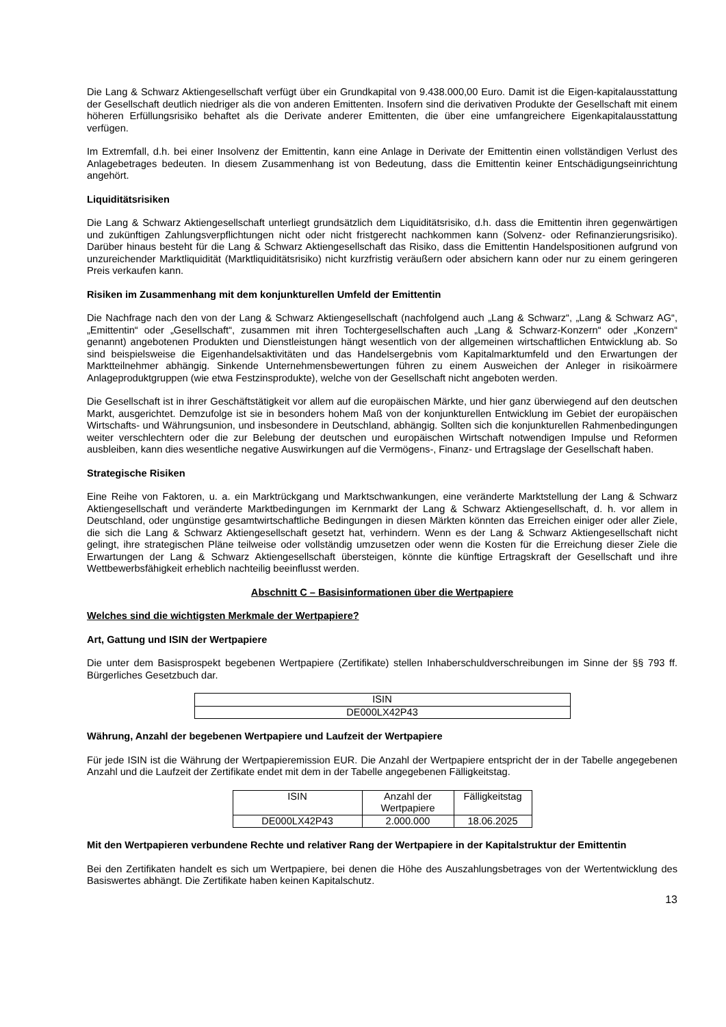Die Lang & Schwarz Aktiengesellschaft verfügt über ein Grundkapital von 9.438.000,00 Euro. Damit ist die Eigen-kapitalausstattung der Gesellschaft deutlich niedriger als die von anderen Emittenten. Insofern sind die derivativen Produkte der Gesellschaft mit einem höheren Erfüllungsrisiko behaftet als die Derivate anderer Emittenten, die über eine umfangreichere Eigenkapitalausstattung verfügen.
Im Extremfall, d.h. bei einer Insolvenz der Emittentin, kann eine Anlage in Derivate der Emittentin einen vollständigen Verlust des Anlagebetrages bedeuten. In diesem Zusammenhang ist von Bedeutung, dass die Emittentin keiner Entschädigungseinrichtung angehört.
Liquiditätsrisiken
Die Lang & Schwarz Aktiengesellschaft unterliegt grundsätzlich dem Liquiditätsrisiko, d.h. dass die Emittentin ihren gegenwärtigen und zukünftigen Zahlungsverpflichtungen nicht oder nicht fristgerecht nachkommen kann (Solvenz- oder Refinanzierungsrisiko). Darüber hinaus besteht für die Lang & Schwarz Aktiengesellschaft das Risiko, dass die Emittentin Handelspositionen aufgrund von unzureichender Marktliquidität (Marktliquiditätsrisiko) nicht kurzfristig veräußern oder absichern kann oder nur zu einem geringeren Preis verkaufen kann.
Risiken im Zusammenhang mit dem konjunkturellen Umfeld der Emittentin
Die Nachfrage nach den von der Lang & Schwarz Aktiengesellschaft (nachfolgend auch „Lang & Schwarz“, „Lang & Schwarz AG“, „Emittentin“ oder „Gesellschaft“, zusammen mit ihren Tochtergesellschaften auch „Lang & Schwarz-Konzern“ oder „Konzern“ genannt) angebotenen Produkten und Dienstleistungen hängt wesentlich von der allgemeinen wirtschaftlichen Entwicklung ab. So sind beispielsweise die Eigenhandelsaktivitäten und das Handelsergebnis vom Kapitalmarktumfeld und den Erwartungen der Marktteilnehmer abhängig. Sinkende Unternehmensbewertungen führen zu einem Ausweichen der Anleger in risikoärmere Anlageproduktgruppen (wie etwa Festzinsprodukte), welche von der Gesellschaft nicht angeboten werden.
Die Gesellschaft ist in ihrer Geschäftstätigkeit vor allem auf die europäischen Märkte, und hier ganz überwiegend auf den deutschen Markt, ausgerichtet. Demzufolge ist sie in besonders hohem Maß von der konjunkturellen Entwicklung im Gebiet der europäischen Wirtschafts- und Währungsunion, und insbesondere in Deutschland, abhängig. Sollten sich die konjunkturellen Rahmenbedingungen weiter verschlechtern oder die zur Belebung der deutschen und europäischen Wirtschaft notwendigen Impulse und Reformen ausbleiben, kann dies wesentliche negative Auswirkungen auf die Vermögens-, Finanz- und Ertragslage der Gesellschaft haben.
Strategische Risiken
Eine Reihe von Faktoren, u. a. ein Marktrückgang und Marktschwankungen, eine veränderte Marktstellung der Lang & Schwarz Aktiengesellschaft und veränderte Marktbedingungen im Kernmarkt der Lang & Schwarz Aktiengesellschaft, d. h. vor allem in Deutschland, oder ungünstige gesamtwirtschaftliche Bedingungen in diesen Märkten könnten das Erreichen einiger oder aller Ziele, die sich die Lang & Schwarz Aktiengesellschaft gesetzt hat, verhindern. Wenn es der Lang & Schwarz Aktiengesellschaft nicht gelingt, ihre strategischen Pläne teilweise oder vollständig umzusetzen oder wenn die Kosten für die Erreichung dieser Ziele die Erwartungen der Lang & Schwarz Aktiengesellschaft übersteigen, könnte die künftige Ertragskraft der Gesellschaft und ihre Wettbewerbsfähigkeit erheblich nachteilig beeinflusst werden.
Abschnitt C – Basisinformationen über die Wertpapiere
Welches sind die wichtigsten Merkmale der Wertpapiere?
Art, Gattung und ISIN der Wertpapiere
Die unter dem Basisprospekt begebenen Wertpapiere (Zertifikate) stellen Inhaberschuldverschreibungen im Sinne der §§ 793 ff. Bürgerliches Gesetzbuch dar.
| ISIN |
| DE000LX42P43 |
Währung, Anzahl der begebenen Wertpapiere und Laufzeit der Wertpapiere
Für jede ISIN ist die Währung der Wertpapieremission EUR. Die Anzahl der Wertpapiere entspricht der in der Tabelle angegebenen Anzahl und die Laufzeit der Zertifikate endet mit dem in der Tabelle angegebenen Fälligkeitstag.
| ISIN | Anzahl der Wertpapiere | Fälligkeitstag |
| DE000LX42P43 | 2.000.000 | 18.06.2025 |
Mit den Wertpapieren verbundene Rechte und relativer Rang der Wertpapiere in der Kapitalstruktur der Emittentin
Bei den Zertifikaten handelt es sich um Wertpapiere, bei denen die Höhe des Auszahlungsbetrages von der Wertentwicklung des Basiswertes abhängt. Die Zertifikate haben keinen Kapitalschutz.
13